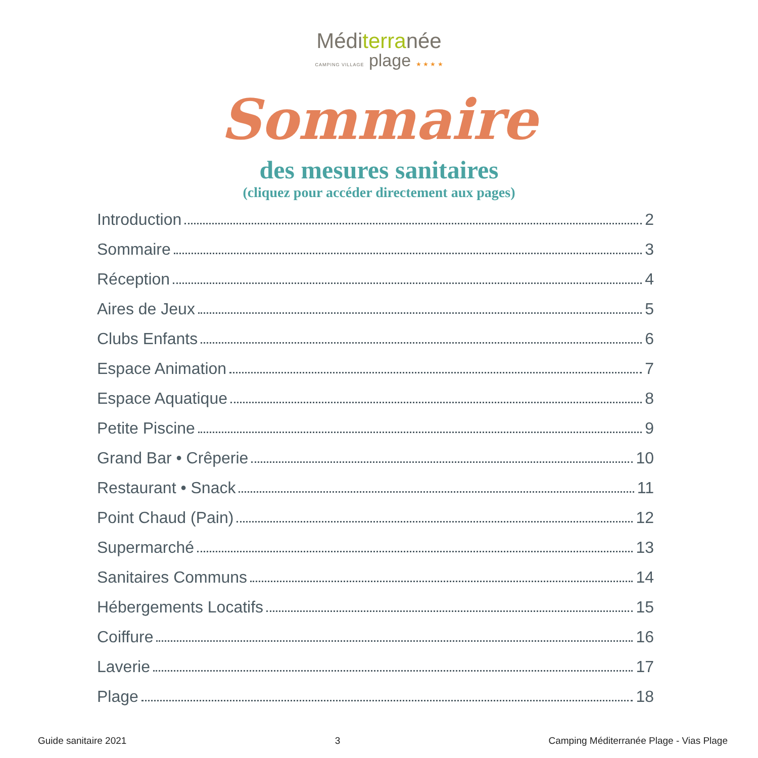Méditerranée
CAMPING VILLAGE plage ★ ★ ★ ★
Sommaire
des mesures sanitaires
(cliquez pour accéder directement aux pages)
Introduction 2
Sommaire 3
Réception 4
Aires de Jeux 5
Clubs Enfants 6
Espace Animation 7
Espace Aquatique 8
Petite Piscine 9
Grand Bar • Crêperie 10
Restaurant • Snack 11
Point Chaud (Pain) 12
Supermarché 13
Sanitaires Communs 14
Hébergements Locatifs 15
Coiffure 16
Laverie 17
Plage 18
Guide sanitaire 2021 3 Camping Méditerranée Plage - Vias Plage